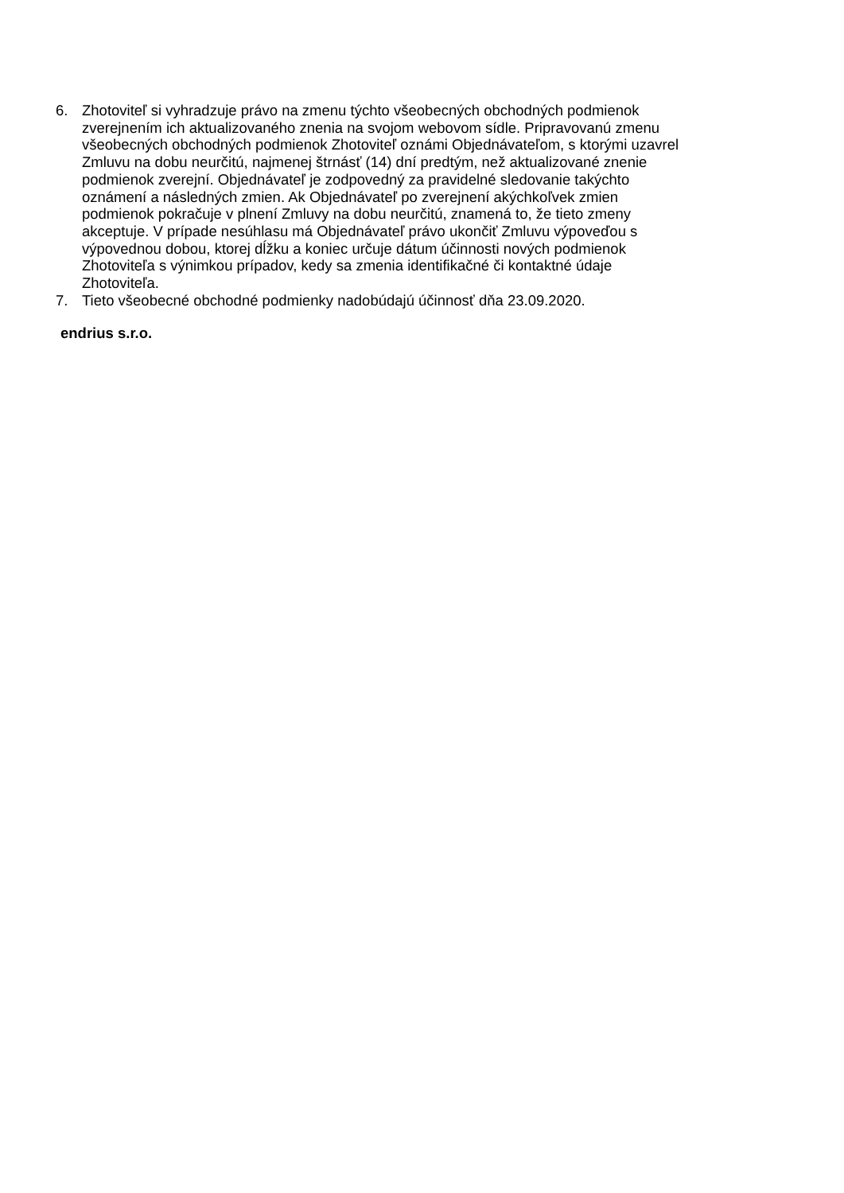6. Zhotoviteľ si vyhradzuje právo na zmenu týchto všeobecných obchodných podmienok
zverejnením ich aktualizovaného znenia na svojom webovom sídle. Pripravovanú zmenu
všeobecných obchodných podmienok Zhotoviteľ oznámi Objednávateľom, s ktorými uzavrel
Zmluvu na dobu neurčitú, najmenej štrnásť (14) dní predtým, než aktualizované znenie
podmienok zverejní. Objednávateľ je zodpovedný za pravidelné sledovanie takýchto
oznámení a následných zmien. Ak Objednávateľ po zverejnení akýchkoľvek zmien
podmienok pokračuje v plnení Zmluvy na dobu neurčitú, znamená to, že tieto zmeny
akceptuje. V prípade nesúhlasu má Objednávateľ právo ukončiť Zmluvu výpoveďou s
výpovednou dobou, ktorej dĺžku a koniec určuje dátum účinnosti nových podmienok
Zhotoviteľa s výnimkou prípadov, kedy sa zmenia identifikačné či kontaktné údaje
Zhotoviteľa.
7. Tieto všeobecné obchodné podmienky nadobúdajú účinnosť dňa 23.09.2020.
endrius s.r.o.